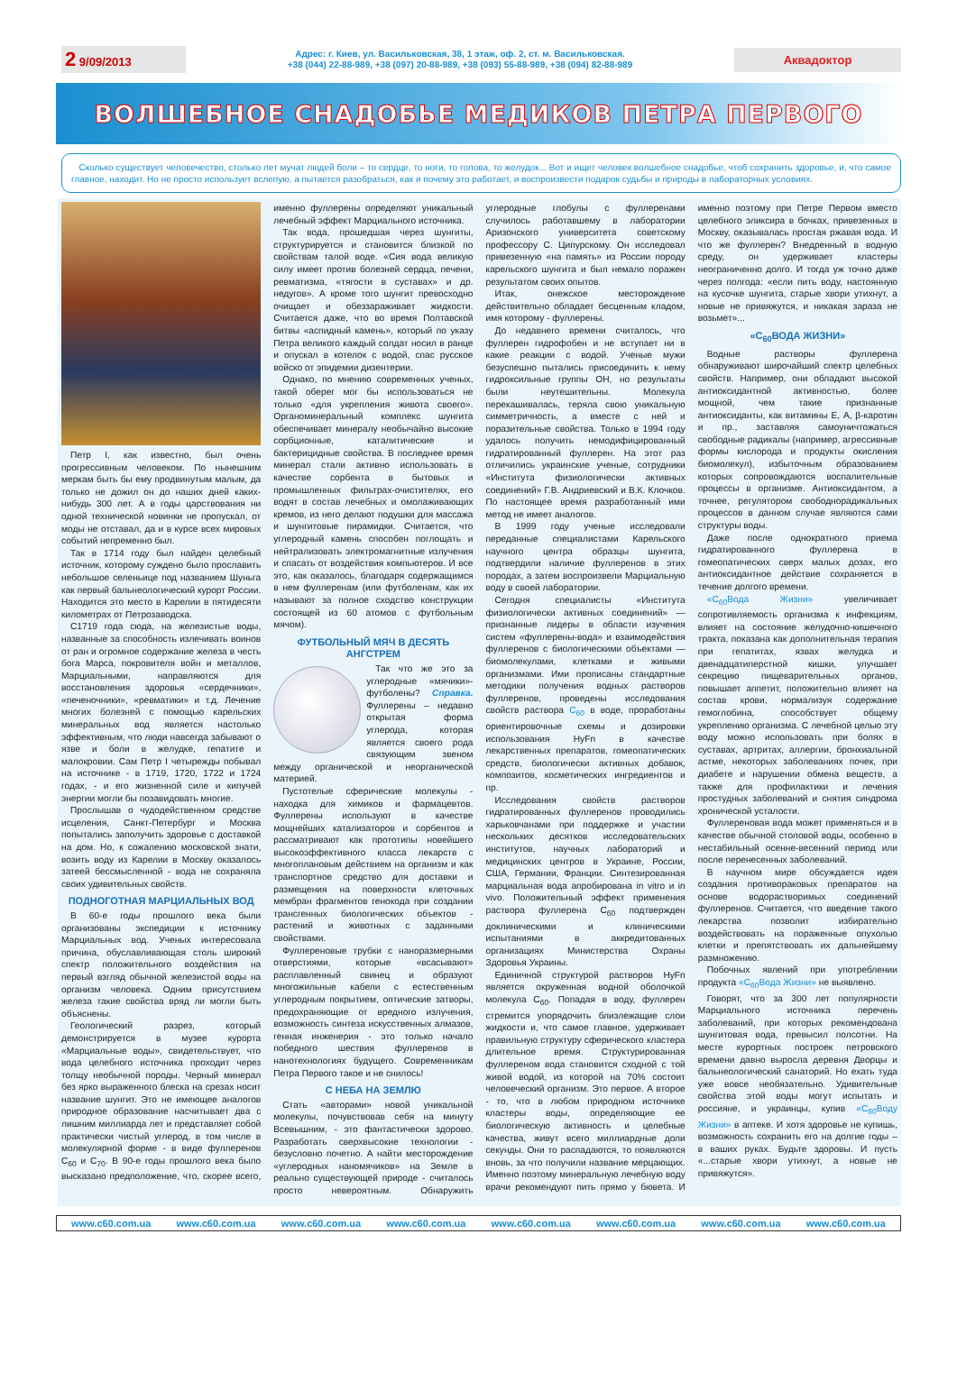2 9/09/2013
Адрес: г. Киев, ул. Васильковская, 38, 1 этаж, оф. 2, ст. м. Васильковская.
+38 (044) 22-88-989, +38 (097) 20-88-989, +38 (093) 55-88-989, +38 (094) 82-88-989
Аквадоктор
ВОЛШЕБНОЕ СНАДОБЬЕ МЕДИКОВ ПЕТРА ПЕРВОГО
Сколько существует человечество, столько лет мучат людей боли – то сердце, то ноги, то голова, то желудок... Вот и ищет человек волшебное снадобье, чтоб сохранить здоровье, и, что самое главное, находит. Но не просто использует вслепую, а пытается разобраться, как и почему это работает, и воспроизвести подарок судьбы и природы в лабораторных условиях.
Петр I, как известно, был очень прогрессивным человеком. По нынешним меркам быть бы ему продвинутым малым, да только не дожил он до наших дней каких-нибудь 300 лет. А в годы царствования ни одной технической новинки не пропускал, от моды не отставал, да и в курсе всех мировых событий непременно был.
Так в 1714 году был найден целебный источник, которому суждено было прославить небольшое селеньице под названием Шуньга как первый бальнеологический курорт России. Находится это место в Карелии в пятидесяти километрах от Петрозаводска.
С1719 года сюда, на железистые воды, названные за способность излечивать воинов от ран и огромное содержание железа в честь бога Марса, покровителя войн и металлов, Марциальными, направляются для восстановления здоровья «сердечники», «печеночники», «ревматики» и т.д. Лечение многих болезней с помощью карельских минеральных вод является настолько эффективным, что люди навсегда забывают о язве и боли в желудке, гепатите и малокровии. Сам Петр I четырежды побывал на источнике - в 1719, 1720, 1722 и 1724 годах, - и его жизненной силе и кипучей энергии могли бы позавидовать многие.
Прослышав о чудодейственном средстве исцеления, Санкт-Петербург и Москва попытались заполучить здоровье с доставкой на дом. Но, к сожалению московской знати, возить воду из Карелии в Москву оказалось затеей бессмысленной - вода не сохраняла своих удивительных свойств.
ПОДНОГОТНАЯ МАРЦИАЛЬНЫХ ВОД
В 60-е годы прошлого века были организованы экспедиции к источнику Марциальных вод. Ученых интересовала причина, обуславливающая столь широкий спектр положительного воздействия на первый взгляд обычной железистой воды на организм человека. Одним присутствием железа такие свойства вряд ли могли быть объяснены.
Геологический разрез, который демонстрируется в музее курорта «Марциальные воды», свидетельствует, что вода целебного источника проходит через толщу необычной породы. Черный минерал без ярко выраженного блеска на срезах носит название шунгит. Это не имеющее аналогов природное образование насчитывает два с лишним миллиарда лет и представляет собой практически чистый углерод, в том числе в молекулярной форме - в виде фуллеренов С<sub>60</sub> и С<sub>70</sub>. В 90-е годы прошлого века было высказано предположение, что, скорее всего, именно фуллерены определяют уникальный лечебный эффект Марциального источника.
Так вода, прошедшая через шунгиты, структурируется и становится близкой по свойствам талой воде. «Сия вода великую силу имеет против болезней сердца, печени, ревматизма, «тягости в суставах» и др. недугов». А кроме того шунгит превосходно очищает и обеззараживает жидкости. Считается даже, что во время Полтавской битвы «аспидный камень», который по указу Петра великого каждый солдат носил в ранце и опускал в котелок с водой, спас русское войско от эпидемии дизентерии.
Однако, по мнению современных ученых, такой оберег мог бы использоваться не только «для укрепления живота своего». Органоминеральный комплекс шунгита обеспечивает минералу необычайно высокие сорбционные, каталитические и бактерицидные свойства. В последнее время минерал стали активно использовать в качестве сорбента в бытовых и промышленных фильтрах-очистителях, его водят в состав лечебных и омолаживающих кремов, из него делают подушки для массажа и шунгитовые пирамидки. Считается, что углеродный камень способен поглощать и нейтрализовать электромагнитные излучения и спасать от воздействия компьютеров. И все это, как оказалось, благодаря содержащимся в нем фуллеренам (или футболенам, как их называют за полное сходство конструкции состоящей из 60 атомов с футбольным мячом).
ФУТБОЛЬНЫЙ МЯЧ В ДЕСЯТЬ АНГСТРЕМ
Так что же это за углеродные «мячики»-футболены? Справка. Фуллерены – недавно открытая форма углерода, которая является своего рода связующим звеном между органической и неорганической материей.
Пустотелые сферические молекулы - находка для химиков и фармацевтов. Фуллерены используют в качестве мощнейших катализаторов и сорбентов и рассматривают как прототипы новейшего высокоэффективного класса лекарств с многоплановым действием на организм и как транспортное средство для доставки и размещения на поверхности клеточных мембран фрагментов генокода при создании трансгенных биологических объектов - растений и животных с заданными свойствами.
Фуллереновые трубки с наноразмерными отверстиями, которые «всасывают» расплавленный свинец и образуют многожильные кабели с естественным углеродным покрытием, оптические затворы, предохраняющие от вредного излучения, возможность синтеза искусственных алмазов, генная инженерия - это только начало победного шествия фуллеренов в нанотехнологиях будущего. Современникам Петра Первого такое и не снилось!
С НЕБА НА ЗЕМЛЮ
Стать «авторами» новой уникальной молекулы, почувствовав себя на минуту Всевышним, - это фантастически здорово. Разработать сверхвысокие технологии - безусловно почетно. А найти месторождение «углеродных наномячиков» на Земле в реально существующей природе - считалось просто невероятным. Обнаружить углеродные глобулы с фуллеренами случилось работавшему в лаборатории Аризонского университета советскому профессору С. Ципурскому. Он исследовал привезенную «на память» из России породу карельского шунгита и был немало поражен результатом своих опытов.
Итак, онежское месторождение действительно обладает бесценным кладом, имя которому - фуллерены.
До недавнего времени считалось, что фуллерен гидрофобен и не вступает ни в какие реакции с водой. Ученые мужи безуспешно пытались присоединить к нему гидроксильные группы ОН, но результаты были неутешительны. Молекула перекашивалась, теряла свою уникальную симметричность, а вместе с ней и поразительные свойства. Только в 1994 году удалось получить немодифицированный гидратированный фуллерен. На этот раз отличились украинские ученые, сотрудники «Института физиологически активных соединений» Г.В. Андриевский и В.К. Клочков. По настоящее время разработанный ими метод не имеет аналогов.
В 1999 году ученые исследовали переданные специалистами Карельского научного центра образцы шунгита, подтвердили наличие фуллеренов в этих породах, а затем воспроизвели Марциальную воду в своей лаборатории.
Сегодня специалисты «Института физиологически активных соединений» — признанные лидеры в области изучения систем «фуллерены-вода» и взаимодействия фуллеренов с биологическими объектами — биомолекулами, клетками и живыми организмами. Ими прописаны стандартные методики получения водных растворов фуллеренов, проведены исследования свойств раствора С<sub>60</sub> в воде, проработаны ориентировочные схемы и дозировки использования HyFn в качестве лекарственных препаратов, гомеопатических средств, биологически активных добавок, композитов, косметических ингредиентов и пр.
Исследования свойств растворов гидратированных фуллеренов проводились харьковчанами при поддержке и участии нескольких десятков исследовательских институтов, научных лабораторий и медицинских центров в Украине, России, США, Германии, Франции. Синтезированная марциальная вода апробирована in vitro и in vivo. Положительный эффект применения раствора фуллерена С<sub>60</sub> подтвержден доклиническими и клиническими испытаниями в аккредитованных организациях Министерства Охраны Здоровья Украины.
Единичной структурой растворов HyFn является окруженная водной оболочкой молекула С<sub>60</sub>. Попадая в воду, фуллерен стремится упорядочить близлежащие слои жидкости и, что самое главное, удерживает правильную структуру сферического кластера длительное время. Структурированная фуллереном вода становится сходной с той живой водой, из которой на 70% состоит человеческий организм. Это первое. А второе - то, что в любом природном источнике кластеры воды, определяющие ее биологическую активность и целебные качества, живут всего миллиардные доли секунды. Они то распадаются, то появляются вновь, за что получили название мерцающих. Именно поэтому минеральную лечебную воду врачи рекомендуют пить прямо у бювета. И именно поэтому при Петре Первом вместо целебного эликсира в бочках, привезенных в Москву, оказывалась простая ржавая вода. И что же фуллерен? Внедренный в водную среду, он удерживает кластеры неограниченно долго. И тогда уж точно даже через полгода: «если пить воду, настоянную на кусочке шунгита, старые хвори утихнут, а новые не привяжутся, и никакая зараза не возьмет»...
«С<sub>60</sub>ВОДА ЖИЗНИ»
Водные растворы фуллерена обнаруживают широчайший спектр целебных свойств. Например, они обладают высокой антиоксидантной активностью, более мощной, чем такие признанные антиоксиданты, как витамины Е, А, β-каротин и пр., заставляя самоуничтожаться свободные радикалы (например, агрессивные формы кислорода и продукты окисления биомолекул), избыточным образованием которых сопровождаются воспалительные процессы в организме. Антиоксидантом, а точнее, регулятором свободнорадикальных процессов в данном случае являются сами структуры воды.
Даже после однократного приема гидратированного фуллерена в гомеопатических сверх малых дозах, его антиоксидантное действие сохраняется в течение долгого времени.
«С<sub>60</sub>Вода Жизни» увеличивает сопротивляемость организма к инфекциям, влияет на состояние желудочно-кишечного тракта, показана как дополнительная терапия при гепатитах, язвах желудка и двенадцатиперстной кишки, улучшает секрецию пищеварительных органов, повышает аппетит, положительно влияет на состав крови, нормализуя содержание гемоглобина, способствует общему укреплению организма. С лечебной целью эту воду можно использовать при болях в суставах, артритах, аллергии, бронхиальной астме, некоторых заболеваниях почек, при диабете и нарушении обмена веществ, а также для профилактики и лечения простудных заболеваний и снятия синдрома хронической усталости.
Фуллереновая вода может применяться и в качестве обычной столовой воды, особенно в нестабильный осенне-весенний период или после перенесенных заболеваний.
В научном мире обсуждается идея создания противораковых препаратов на основе водорастворимых соединений фуллеренов. Считается, что введение такого лекарства позволит избирательно воздействовать на пораженные опухолью клетки и препятствовать их дальнейшему размножению.
Побочных явлений при употреблении продукта «С<sub>60</sub>Вода Жизни» не выявлено.
Говорят, что за 300 лет популярности Марциального источника перечень заболеваний, при которых рекомендована шунгитовая вода, превысил полсотни. На месте курортных построек петровского времени давно выросла деревня Дворцы и бальнеологический санаторий. Но ехать туда уже вовсе необязательно. Удивительные свойства этой воды могут испытать и россияне, и украинцы, купив «С<sub>60</sub>Воду Жизни» в аптеке. И хотя здоровье не купишь, возможность сохранить его на долгие годы – в ваших руках. Будьте здоровы. И пусть «...старые хвори утихнут, а новые не привяжутся».
www.c60.com.ua www.c60.com.ua www.c60.com.ua www.c60.com.ua www.c60.com.ua www.c60.com.ua www.c60.com.ua www.c60.com.ua